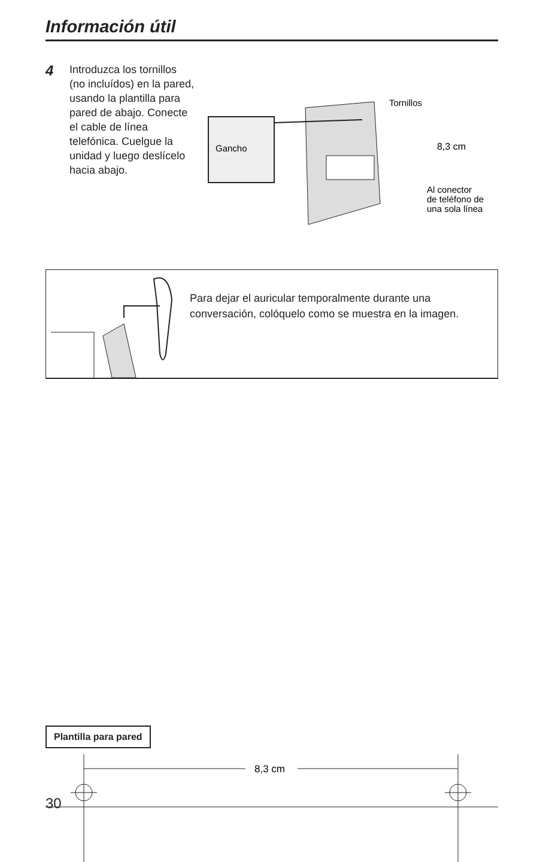Información útil
4
Introduzca los tornillos (no incluídos) en la pared, usando la plantilla para pared de abajo. Conecte el cable de línea telefónica. Cuelgue la unidad y luego deslícelo hacia abajo.
Gancho
Tornillos
8,3 cm
Al conector
de teléfono de
una sola línea
Para dejar el auricular temporalmente durante una conversación, colóquelo como se muestra en la imagen.
Plantilla para pared
8,3 cm
30